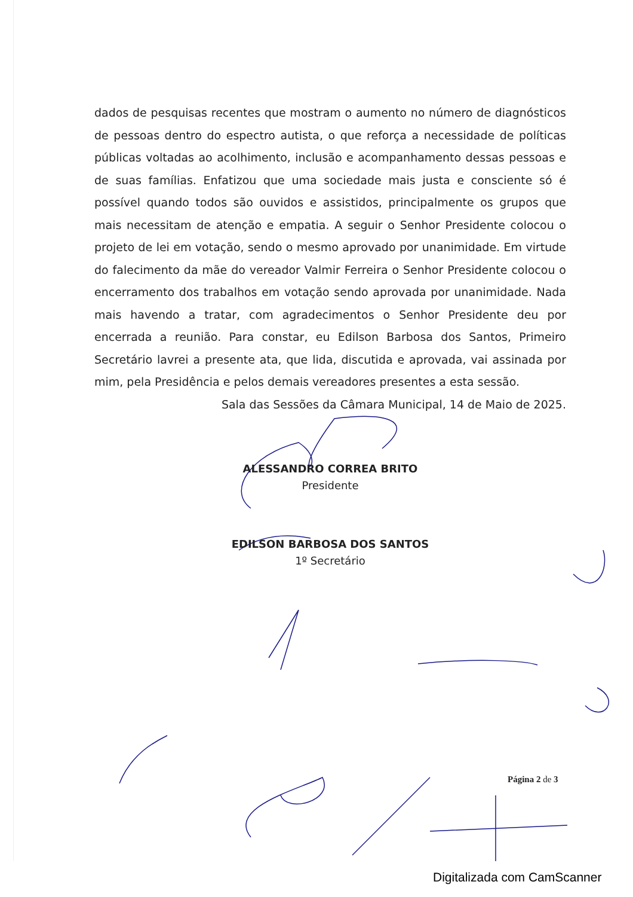dados de pesquisas recentes que mostram o aumento no número de diagnósticos de pessoas dentro do espectro autista, o que reforça a necessidade de políticas públicas voltadas ao acolhimento, inclusão e acompanhamento dessas pessoas e de suas famílias. Enfatizou que uma sociedade mais justa e consciente só é possível quando todos são ouvidos e assistidos, principalmente os grupos que mais necessitam de atenção e empatia. A seguir o Senhor Presidente colocou o projeto de lei em votação, sendo o mesmo aprovado por unanimidade. Em virtude do falecimento da mãe do vereador Valmir Ferreira o Senhor Presidente colocou o encerramento dos trabalhos em votação sendo aprovada por unanimidade. Nada mais havendo a tratar, com agradecimentos o Senhor Presidente deu por encerrada a reunião. Para constar, eu Edilson Barbosa dos Santos, Primeiro Secretário lavrei a presente ata, que lida, discutida e aprovada, vai assinada por mim, pela Presidência e pelos demais vereadores presentes a esta sessão.
Sala das Sessões da Câmara Municipal, 14 de Maio de 2025.
ALESSANDRO CORREA BRITO
Presidente
EDILSON BARBOSA DOS SANTOS
1º Secretário
Página 2 de 3
Digitalizada com CamScanner